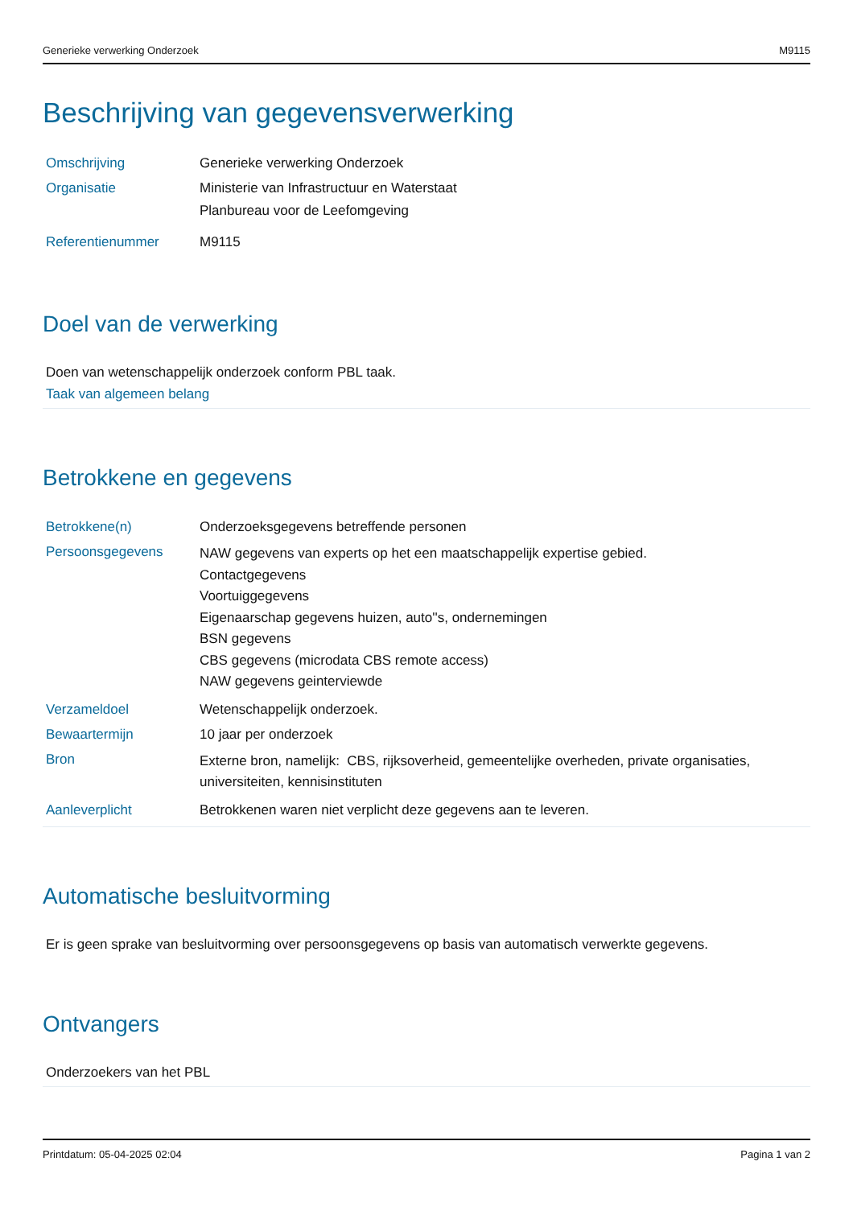Generieke verwerking Onderzoek M9115
Beschrijving van gegevensverwerking
| Omschrijving | Generieke verwerking Onderzoek |
| Organisatie | Ministerie van Infrastructuur en Waterstaat Planbureau voor de Leefomgeving |
| Referentienummer | M9115 |
Doel van de verwerking
Doen van wetenschappelijk onderzoek conform PBL taak.
Taak van algemeen belang
Betrokkene en gegevens
| Betrokkene(n) | Onderzoeksgegevens betreffende personen |
| Persoonsgegevens | NAW gegevens van experts op het een maatschappelijk expertise gebied. Contactgegevens Voortuiggegevens Eigenaarschap gegevens huizen, auto''s, ondernemingen BSN gegevens CBS gegevens (microdata CBS remote access) NAW gegevens geinterviewde |
| Verzameldoel | Wetenschappelijk onderzoek. |
| Bewaartermijn | 10 jaar per onderzoek |
| Bron | Externe bron, namelijk: CBS, rijksoverheid, gemeentelijke overheden, private organisaties, universiteiten, kennisinstituten |
| Aanleverplicht | Betrokkenen waren niet verplicht deze gegevens aan te leveren. |
Automatische besluitvorming
Er is geen sprake van besluitvorming over persoonsgegevens op basis van automatisch verwerkte gegevens.
Ontvangers
Onderzoekers van het PBL
Printdatum: 05-04-2025 02:04 Pagina 1 van 2